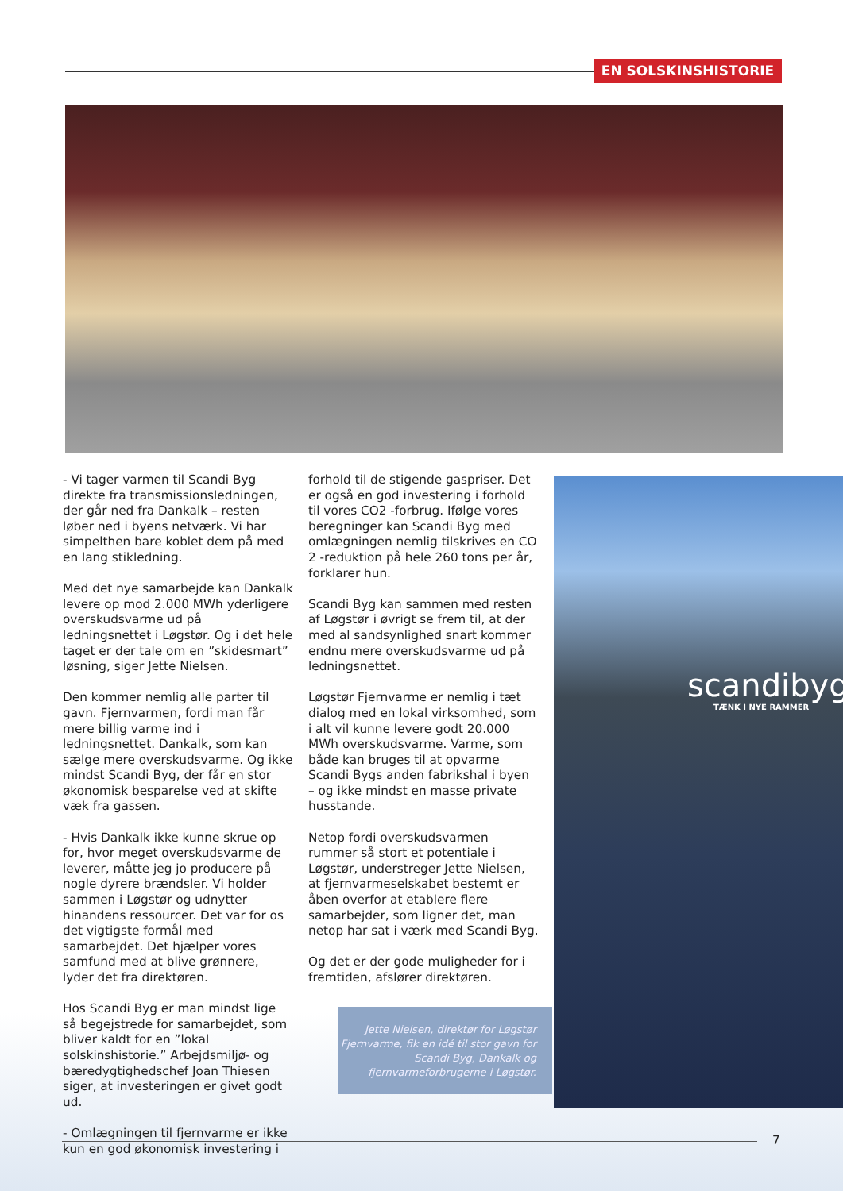EN SOLSKINSHISTORIE
- Vi tager varmen til Scandi Byg direkte fra transmissionsledningen, der går ned fra Dankalk – resten løber ned i byens netværk. Vi har simpelthen bare koblet dem på med en lang stikledning.
Med det nye samarbejde kan Dankalk levere op mod 2.000 MWh yderligere overskudsvarme ud på ledningsnettet i Løgstør. Og i det hele taget er der tale om en ”skidesmart” løsning, siger Jette Nielsen.
Den kommer nemlig alle parter til gavn. Fjernvarmen, fordi man får mere billig varme ind i ledningsnettet. Dankalk, som kan sælge mere overskudsvarme. Og ikke mindst Scandi Byg, der får en stor økonomisk besparelse ved at skifte væk fra gassen.
- Hvis Dankalk ikke kunne skrue op for, hvor meget overskudsvarme de leverer, måtte jeg jo producere på nogle dyrere brændsler. Vi holder sammen i Løgstør og udnytter hinandens ressourcer. Det var for os det vigtigste formål med samarbejdet. Det hjælper vores samfund med at blive grønnere, lyder det fra direktøren.
Hos Scandi Byg er man mindst lige så begejstrede for samarbejdet, som bliver kaldt for en ”lokal solskinshistorie.” Arbejdsmiljø- og bæredygtighedschef Joan Thiesen siger, at investeringen er givet godt ud.
- Omlægningen til fjernvarme er ikke kun en god økonomisk investering i
forhold til de stigende gaspriser. Det er også en god investering i forhold til vores CO2 -forbrug. Ifølge vores beregninger kan Scandi Byg med omlægningen nemlig tilskrives en CO 2 -reduktion på hele 260 tons per år, forklarer hun.
Scandi Byg kan sammen med resten af Løgstør i øvrigt se frem til, at der med al sandsynlighed snart kommer endnu mere overskudsvarme ud på ledningsnettet.
Løgstør Fjernvarme er nemlig i tæt dialog med en lokal virksomhed, som i alt vil kunne levere godt 20.000 MWh overskudsvarme. Varme, som både kan bruges til at opvarme Scandi Bygs anden fabrikshal i byen – og ikke mindst en masse private husstande.
Netop fordi overskudsvarmen rummer så stort et potentiale i Løgstør, understreger Jette Nielsen, at fjernvarmeselskabet bestemt er åben overfor at etablere flere samarbejder, som ligner det, man netop har sat i værk med Scandi Byg.
Og det er der gode muligheder for i fremtiden, afslører direktøren.
scandibyg
TÆNK I NYE RAMMER
Jette Nielsen, direktør for Løgstør Fjernvarme, fik en idé til stor gavn for Scandi Byg, Dankalk og fjernvarmeforbrugerne i Løgstør.
7